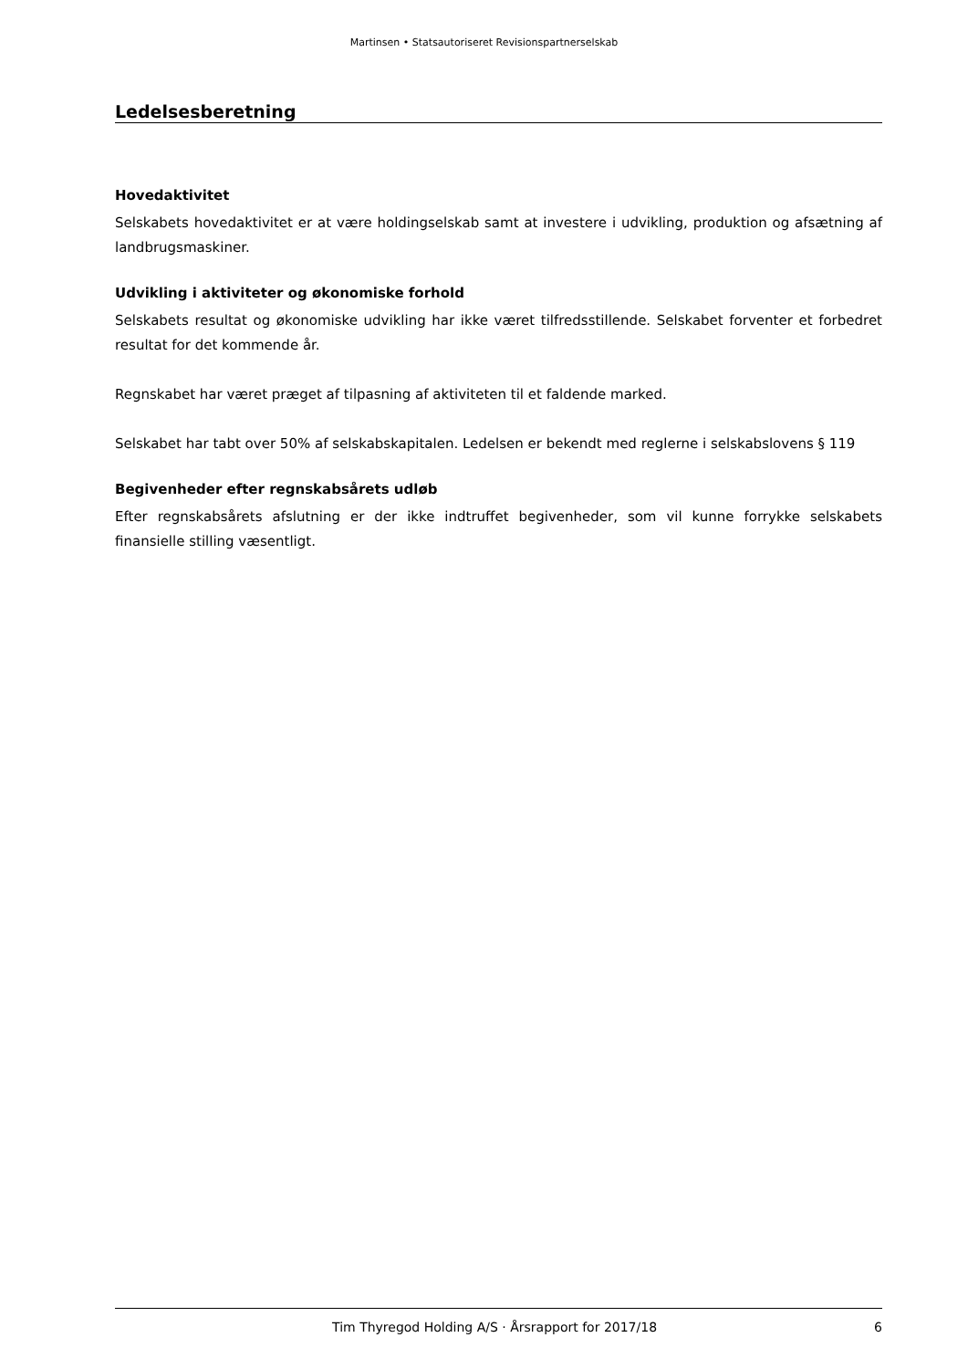Martinsen • Statsautoriseret Revisionspartnerselskab
Ledelsesberetning
Hovedaktivitet
Selskabets hovedaktivitet er at være holdingselskab samt at investere i udvikling, produktion og afsætning af landbrugsmaskiner.
Udvikling i aktiviteter og økonomiske forhold
Selskabets resultat og økonomiske udvikling har ikke været tilfredsstillende. Selskabet forventer et forbedret resultat for det kommende år.
Regnskabet har været præget af tilpasning af aktiviteten til et faldende marked.
Selskabet har tabt over 50% af selskabskapitalen. Ledelsen er bekendt med reglerne i selskabslovens § 119
Begivenheder efter regnskabsårets udløb
Efter regnskabsårets afslutning er der ikke indtruffet begivenheder, som vil kunne forrykke selskabets finansielle stilling væsentligt.
Tim Thyregod Holding A/S · Årsrapport for 2017/18 6